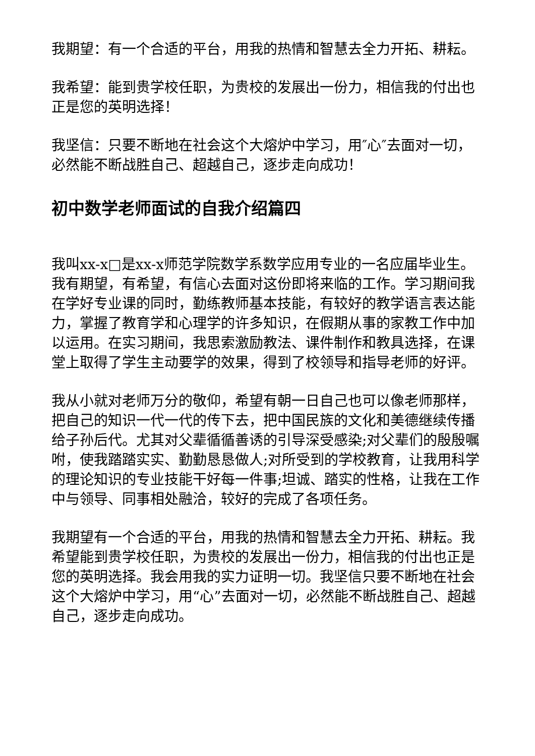我期望：有一个合适的平台，用我的热情和智慧去全力开拓、耕耘。
我希望：能到贵学校任职，为贵校的发展出一份力，相信我的付出也正是您的英明选择！
我坚信：只要不断地在社会这个大熔炉中学习，用″心″去面对一切，必然能不断战胜自己、超越自己，逐步走向成功！
初中数学老师面试的自我介绍篇四
我叫xx-x□是xx-x师范学院数学系数学应用专业的一名应届毕业生。我有期望，有希望，有信心去面对这份即将来临的工作。学习期间我在学好专业课的同时，勤练教师基本技能，有较好的教学语言表达能力，掌握了教育学和心理学的许多知识，在假期从事的家教工作中加以运用。在实习期间，我思索激励教法、课件制作和教具选择，在课堂上取得了学生主动要学的效果，得到了校领导和指导老师的好评。
我从小就对老师万分的敬仰，希望有朝一日自己也可以像老师那样，把自己的知识一代一代的传下去，把中国民族的文化和美德继续传播给子孙后代。尤其对父辈循循善诱的引导深受感染;对父辈们的殷殷嘱咐，使我踏踏实实、勤勤恳恳做人;对所受到的学校教育，让我用科学的理论知识的专业技能干好每一件事;坦诚、踏实的性格，让我在工作中与领导、同事相处融洽，较好的完成了各项任务。
我期望有一个合适的平台，用我的热情和智慧去全力开拓、耕耘。我希望能到贵学校任职，为贵校的发展出一份力，相信我的付出也正是您的英明选择。我会用我的实力证明一切。我坚信只要不断地在社会这个大熔炉中学习，用“心”去面对一切，必然能不断战胜自己、超越自己，逐步走向成功。